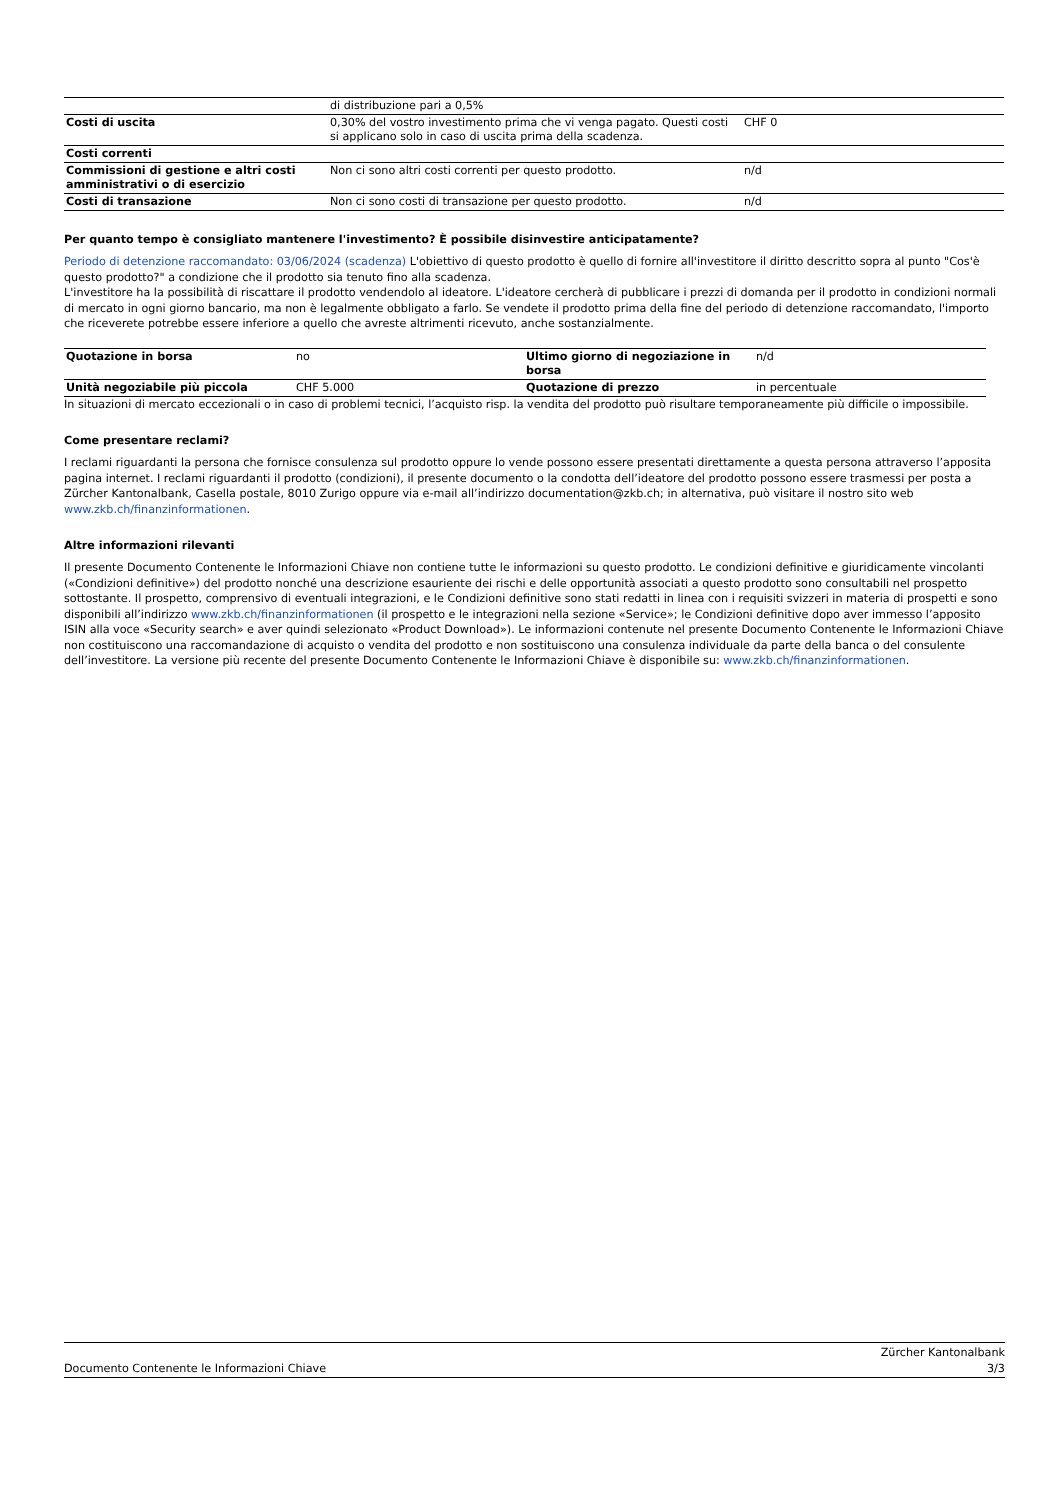| | di distribuzione pari a 0,5% | |
| Costi di uscita | 0,30% del vostro investimento prima che vi venga pagato. Questi costi si applicano solo in caso di uscita prima della scadenza. | CHF 0 |
| Costi correnti | | |
| Commissioni di gestione e altri costi amministrativi o di esercizio | Non ci sono altri costi correnti per questo prodotto. | n/d |
| Costi di transazione | Non ci sono costi di transazione per questo prodotto. | n/d |
Per quanto tempo è consigliato mantenere l'investimento? È possibile disinvestire anticipatamente?
Periodo di detenzione raccomandato: 03/06/2024 (scadenza) L'obiettivo di questo prodotto è quello di fornire all'investitore il diritto descritto sopra al punto "Cos'è questo prodotto?" a condizione che il prodotto sia tenuto fino alla scadenza.
L'investitore ha la possibilità di riscattare il prodotto vendendolo al ideatore. L'ideatore cercherà di pubblicare i prezzi di domanda per il prodotto in condizioni normali di mercato in ogni giorno bancario, ma non è legalmente obbligato a farlo. Se vendete il prodotto prima della fine del periodo di detenzione raccomandato, l'importo che riceverete potrebbe essere inferiore a quello che avreste altrimenti ricevuto, anche sostanzialmente.
| Quotazione in borsa | no | Ultimo giorno di negoziazione in borsa | n/d |
| Unità negoziabile più piccola | CHF 5.000 | Quotazione di prezzo | in percentuale |
In situazioni di mercato eccezionali o in caso di problemi tecnici, l’acquisto risp. la vendita del prodotto può risultare temporaneamente più difficile o impossibile.
Come presentare reclami?
I reclami riguardanti la persona che fornisce consulenza sul prodotto oppure lo vende possono essere presentati direttamente a questa persona attraverso l’apposita pagina internet. I reclami riguardanti il prodotto (condizioni), il presente documento o la condotta dell’ideatore del prodotto possono essere trasmessi per posta a Zürcher Kantonalbank, Casella postale, 8010 Zurigo oppure via e-mail all’indirizzo documentation@zkb.ch; in alternativa, può visitare il nostro sito web www.zkb.ch/finanzinformationen.
Altre informazioni rilevanti
Il presente Documento Contenente le Informazioni Chiave non contiene tutte le informazioni su questo prodotto. Le condizioni definitive e giuridicamente vincolanti («Condizioni definitive») del prodotto nonché una descrizione esauriente dei rischi e delle opportunità associati a questo prodotto sono consultabili nel prospetto sottostante. Il prospetto, comprensivo di eventuali integrazioni, e le Condizioni definitive sono stati redatti in linea con i requisiti svizzeri in materia di prospetti e sono disponibili all’indirizzo www.zkb.ch/finanzinformationen (il prospetto e le integrazioni nella sezione «Service»; le Condizioni definitive dopo aver immesso l’apposito ISIN alla voce «Security search» e aver quindi selezionato «Product Download»). Le informazioni contenute nel presente Documento Contenente le Informazioni Chiave non costituiscono una raccomandazione di acquisto o vendita del prodotto e non sostituiscono una consulenza individuale da parte della banca o del consulente dell’investitore. La versione più recente del presente Documento Contenente le Informazioni Chiave è disponibile su: www.zkb.ch/finanzinformationen.
Zürcher Kantonalbank
Documento Contenente le Informazioni Chiave 3/3